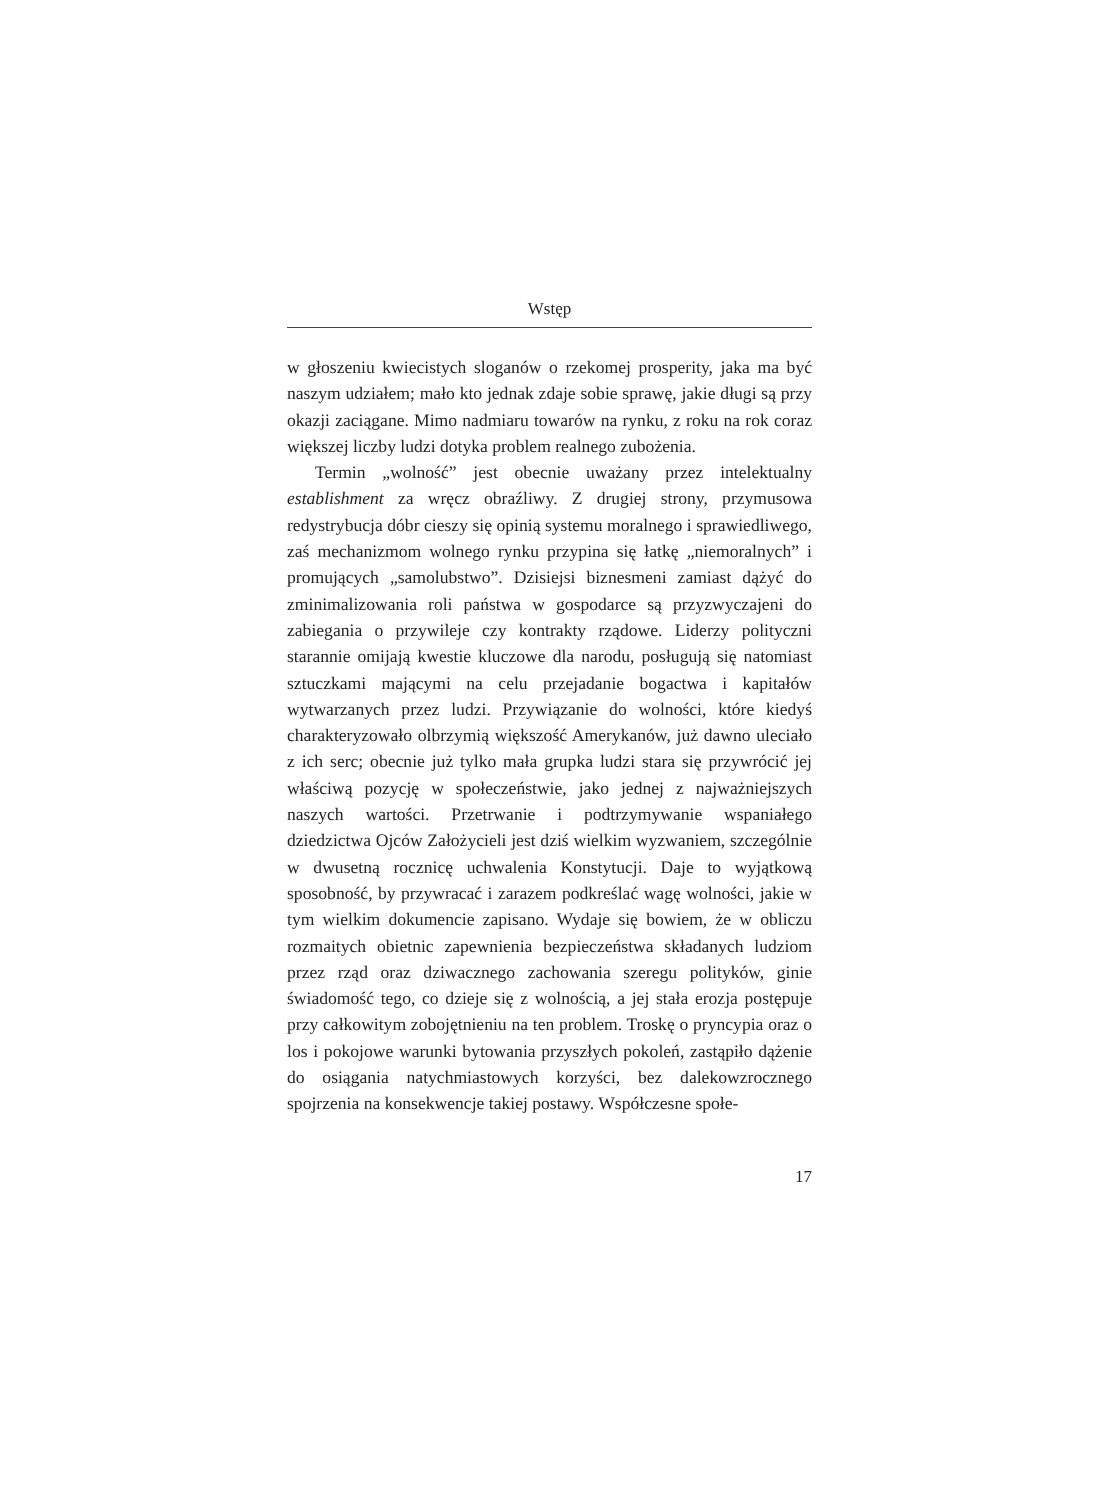Wstęp
w głoszeniu kwiecistych sloganów o rzekomej prosperity, jaka ma być naszym udziałem; mało kto jednak zdaje sobie sprawę, jakie długi są przy okazji zaciągane. Mimo nadmiaru towarów na rynku, z roku na rok coraz większej liczby ludzi dotyka problem realnego zubożenia.
Termin „wolność” jest obecnie uważany przez intelektualny establishment za wręcz obraźliwy. Z drugiej strony, przymusowa redystrybucja dóbr cieszy się opinią systemu moralnego i sprawiedliwego, zaś mechanizmom wolnego rynku przypina się łatkę „niemoralnych” i promujących „samolubstwo”. Dzisiejsi biznesmeni zamiast dążyć do zminimalizowania roli państwa w gospodarce są przyzwyczajeni do zabiegania o przywileje czy kontrakty rządowe. Liderzy polityczni starannie omijają kwestie kluczowe dla narodu, posługują się natomiast sztuczkami mającymi na celu przejadanie bogactwa i kapitałów wytwarzanych przez ludzi. Przywiązanie do wolności, które kiedyś charakteryzowało olbrzymią większość Amerykanów, już dawno uleciało z ich serc; obecnie już tylko mała grupka ludzi stara się przywrócić jej właściwą pozycję w społeczeństwie, jako jednej z najważniejszych naszych wartości. Przetrwanie i podtrzymywanie wspaniałego dziedzictwa Ojców Założycieli jest dziś wielkim wyzwaniem, szczególnie w dwusetną rocznicę uchwalenia Konstytucji. Daje to wyjątkową sposobność, by przywracać i zarazem podkreślać wagę wolności, jakie w tym wielkim dokumencie zapisano. Wydaje się bowiem, że w obliczu rozmaitych obietnic zapewnienia bezpieczeństwa składanych ludziom przez rząd oraz dziwacznego zachowania szeregu polityków, ginie świadomość tego, co dzieje się z wolnością, a jej stała erozja postępuje przy całkowitym zobojętnieniu na ten problem. Troskę o pryncypia oraz o los i pokojowe warunki bytowania przyszłych pokoleń, zastąpiło dążenie do osiągania natychmiastowych korzyści, bez dalekowzrocznego spojrzenia na konsekwencje takiej postawy. Współczesne społe-
17